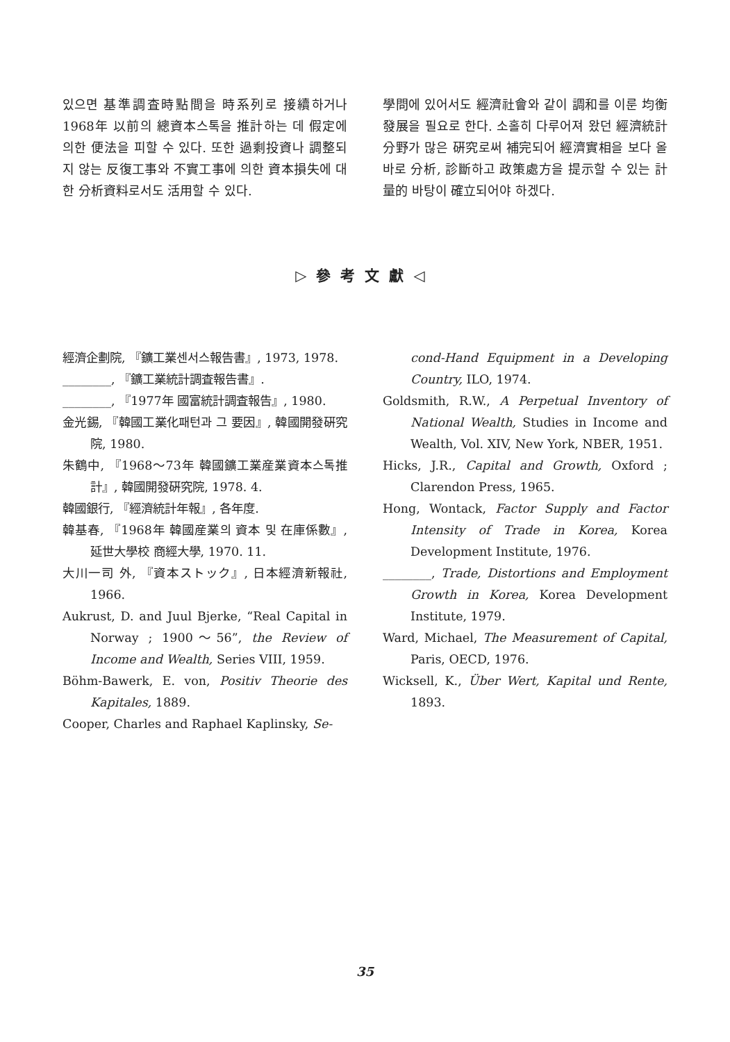있으면 基準調査時點間을 時系列로 接續하거나 1968年 以前의 總資本스톡을 推計하는 데 假定에 의한 便法을 피할 수 있다. 또한 過剩投資나 調整되지 않는 反復工事와 不實工事에 의한 資本損失에 대한 分析資料로서도 活用할 수 있다.
學問에 있어서도 經濟社會와 같이 調和를 이룬 均衡發展을 필요로 한다. 소홀히 다루어져 왔던 經濟統計分野가 많은 硏究로써 補完되어 經濟實相을 보다 올바로 分析, 診斷하고 政策處方을 提示할 수 있는 計量的 바탕이 確立되어야 하겠다.
▷參考文獻◁
經濟企劃院, 『鑛工業센서스報告書』, 1973, 1978.
________, 『鑛工業統計調査報告書』.
________, 『1977年 國富統計調査報告』, 1980.
金光錫, 『韓國工業化패턴과 그 要因』, 韓國開發硏究院, 1980.
朱鶴中, 『1968～73年 韓國鑛工業産業資本스톡推計』, 韓國開發硏究院, 1978. 4.
韓國銀行, 『經濟統計年報』, 各年度.
韓基春, 『1968年 韓國産業의 資本 및 在庫係數』, 延世大學校 商經大學, 1970. 11.
大川一司 外, 『資本ストック』, 日本經濟新報社, 1966.
Aukrust, D. and Juul Bjerke, “Real Capital in Norway ; 1900～56”, the Review of Income and Wealth, Series VIII, 1959.
Böhm-Bawerk, E. von, Positiv Theorie des Kapitales, 1889.
Cooper, Charles and Raphael Kaplinsky, Se-
cond-Hand Equipment in a Developing Country, ILO, 1974.
Goldsmith, R.W., A Perpetual Inventory of National Wealth, Studies in Income and Wealth, Vol. XIV, New York, NBER, 1951.
Hicks, J.R., Capital and Growth, Oxford ; Clarendon Press, 1965.
Hong, Wontack, Factor Supply and Factor Intensity of Trade in Korea, Korea Development Institute, 1976.
________, Trade, Distortions and Employment Growth in Korea, Korea Development Institute, 1979.
Ward, Michael, The Measurement of Capital, Paris, OECD, 1976.
Wicksell, K., Über Wert, Kapital und Rente, 1893.
35